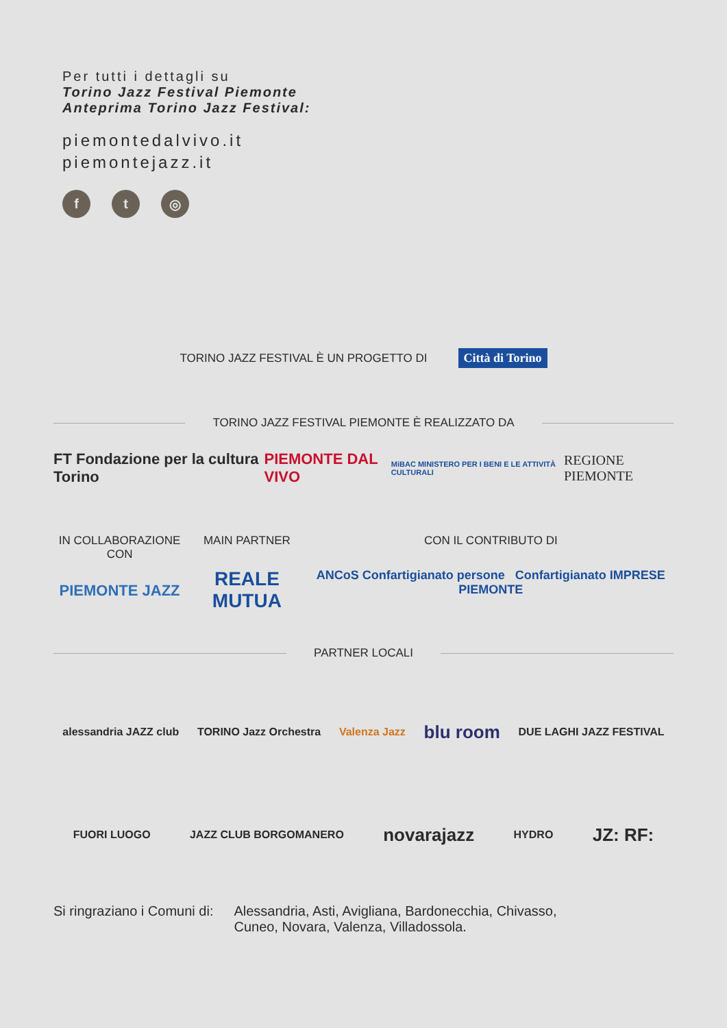Per tutti i dettagli su
Torino Jazz Festival Piemonte
Anteprima Torino Jazz Festival:
piemontedalvivo.it
piemontejazz.it
ft ◎
TORINO JAZZ FESTIVAL È UN PROGETTO DI Città di Torino
TORINO JAZZ FESTIVAL PIEMONTE È REALIZZATO DA
FT Fondazione per la cultura Torino PIEMONTE DAL VIVO MiBAC MINISTERO PER I BENI E LE ATTIVITÀ CULTURALI REGIONE PIEMONTE
IN COLLABORAZIONE CON
PIEMONTE JAZZ
MAIN PARTNER
REALE MUTUA
CON IL CONTRIBUTO DI
ANCoS Confartigianato persone Confartigianato IMPRESE PIEMONTE
PARTNER LOCALI
alessandria JAZZ club TORINO Jazz Orchestra Valenza Jazz blu room DUE LAGHI JAZZ FESTIVAL
FUORI LUOGO JAZZ CLUB BORGOMANERO novarajazz HYDRO JZ: RF:
Si ringraziano i Comuni di: Alessandria, Asti, Avigliana, Bardonecchia, Chivasso,
Cuneo, Novara, Valenza, Villadossola.